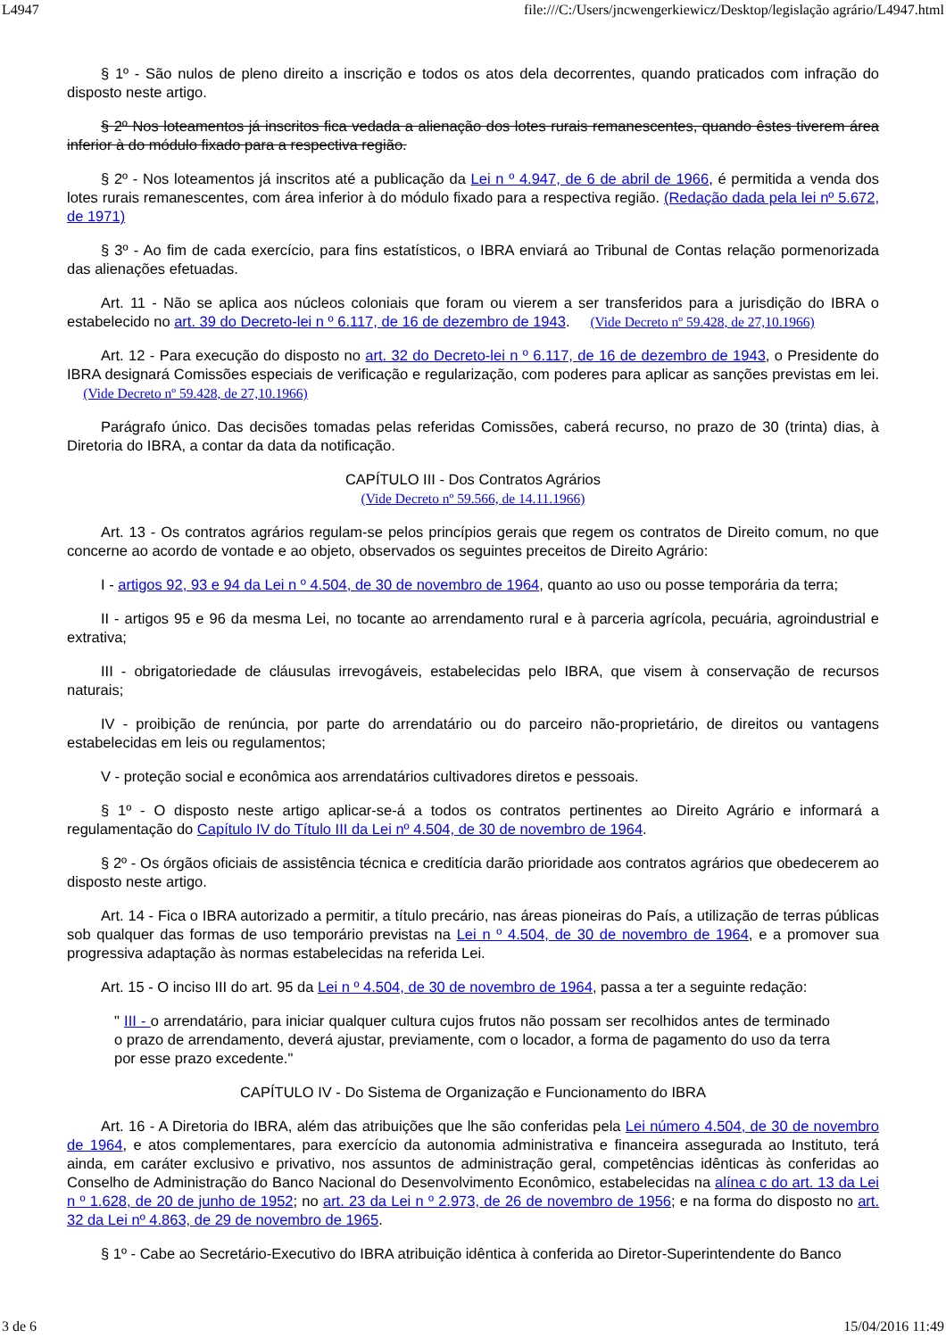L4947 file:///C:/Users/jncwengerkiewicz/Desktop/legislação agrário/L4947.html
§ 1º - São nulos de pleno direito a inscrição e todos os atos dela decorrentes, quando praticados com infração do disposto neste artigo.
§ 2º Nos loteamentos já inscritos fica vedada a alienação dos lotes rurais remanescentes, quando êstes tiverem área inferior à do módulo fixado para a respectiva região.
§ 2º - Nos loteamentos já inscritos até a publicação da Lei n º 4.947, de 6 de abril de 1966, é permitida a venda dos lotes rurais remanescentes, com área inferior à do módulo fixado para a respectiva região. (Redação dada pela lei nº 5.672, de 1971)
§ 3º - Ao fim de cada exercício, para fins estatísticos, o IBRA enviará ao Tribunal de Contas relação pormenorizada das alienações efetuadas.
Art. 11 - Não se aplica aos núcleos coloniais que foram ou vierem a ser transferidos para a jurisdição do IBRA o estabelecido no art. 39 do Decreto-lei n º 6.117, de 16 de dezembro de 1943. (Vide Decreto nº 59.428, de 27,10.1966)
Art. 12 - Para execução do disposto no art. 32 do Decreto-lei n º 6.117, de 16 de dezembro de 1943, o Presidente do IBRA designará Comissões especiais de verificação e regularização, com poderes para aplicar as sanções previstas em lei. (Vide Decreto nº 59.428, de 27,10.1966)
Parágrafo único. Das decisões tomadas pelas referidas Comissões, caberá recurso, no prazo de 30 (trinta) dias, à Diretoria do IBRA, a contar da data da notificação.
CAPÍTULO III - Dos Contratos Agrários
(Vide Decreto nº 59.566, de 14.11.1966)
Art. 13 - Os contratos agrários regulam-se pelos princípios gerais que regem os contratos de Direito comum, no que concerne ao acordo de vontade e ao objeto, observados os seguintes preceitos de Direito Agrário:
I - artigos 92, 93 e 94 da Lei n º 4.504, de 30 de novembro de 1964, quanto ao uso ou posse temporária da terra;
II - artigos 95 e 96 da mesma Lei, no tocante ao arrendamento rural e à parceria agrícola, pecuária, agroindustrial e extrativa;
III - obrigatoriedade de cláusulas irrevogáveis, estabelecidas pelo IBRA, que visem à conservação de recursos naturais;
IV - proibição de renúncia, por parte do arrendatário ou do parceiro não-proprietário, de direitos ou vantagens estabelecidas em leis ou regulamentos;
V - proteção social e econômica aos arrendatários cultivadores diretos e pessoais.
§ 1º - O disposto neste artigo aplicar-se-á a todos os contratos pertinentes ao Direito Agrário e informará a regulamentação do Capítulo IV do Título III da Lei nº 4.504, de 30 de novembro de 1964.
§ 2º - Os órgãos oficiais de assistência técnica e creditícia darão prioridade aos contratos agrários que obedecerem ao disposto neste artigo.
Art. 14 - Fica o IBRA autorizado a permitir, a título precário, nas áreas pioneiras do País, a utilização de terras públicas sob qualquer das formas de uso temporário previstas na Lei n º 4.504, de 30 de novembro de 1964, e a promover sua progressiva adaptação às normas estabelecidas na referida Lei.
Art. 15 - O inciso III do art. 95 da Lei n º 4.504, de 30 de novembro de 1964, passa a ter a seguinte redação:
" III - o arrendatário, para iniciar qualquer cultura cujos frutos não possam ser recolhidos antes de terminado o prazo de arrendamento, deverá ajustar, previamente, com o locador, a forma de pagamento do uso da terra por esse prazo excedente."
CAPÍTULO IV - Do Sistema de Organização e Funcionamento do IBRA
Art. 16 - A Diretoria do IBRA, além das atribuições que lhe são conferidas pela Lei número 4.504, de 30 de novembro de 1964, e atos complementares, para exercício da autonomia administrativa e financeira assegurada ao Instituto, terá ainda, em caráter exclusivo e privativo, nos assuntos de administração geral, competências idênticas às conferidas ao Conselho de Administração do Banco Nacional do Desenvolvimento Econômico, estabelecidas na alínea c do art. 13 da Lei n º 1.628, de 20 de junho de 1952; no art. 23 da Lei n º 2.973, de 26 de novembro de 1956; e na forma do disposto no art. 32 da Lei nº 4.863, de 29 de novembro de 1965.
§ 1º - Cabe ao Secretário-Executivo do IBRA atribuição idêntica à conferida ao Diretor-Superintendente do Banco
3 de 6 15/04/2016 11:49